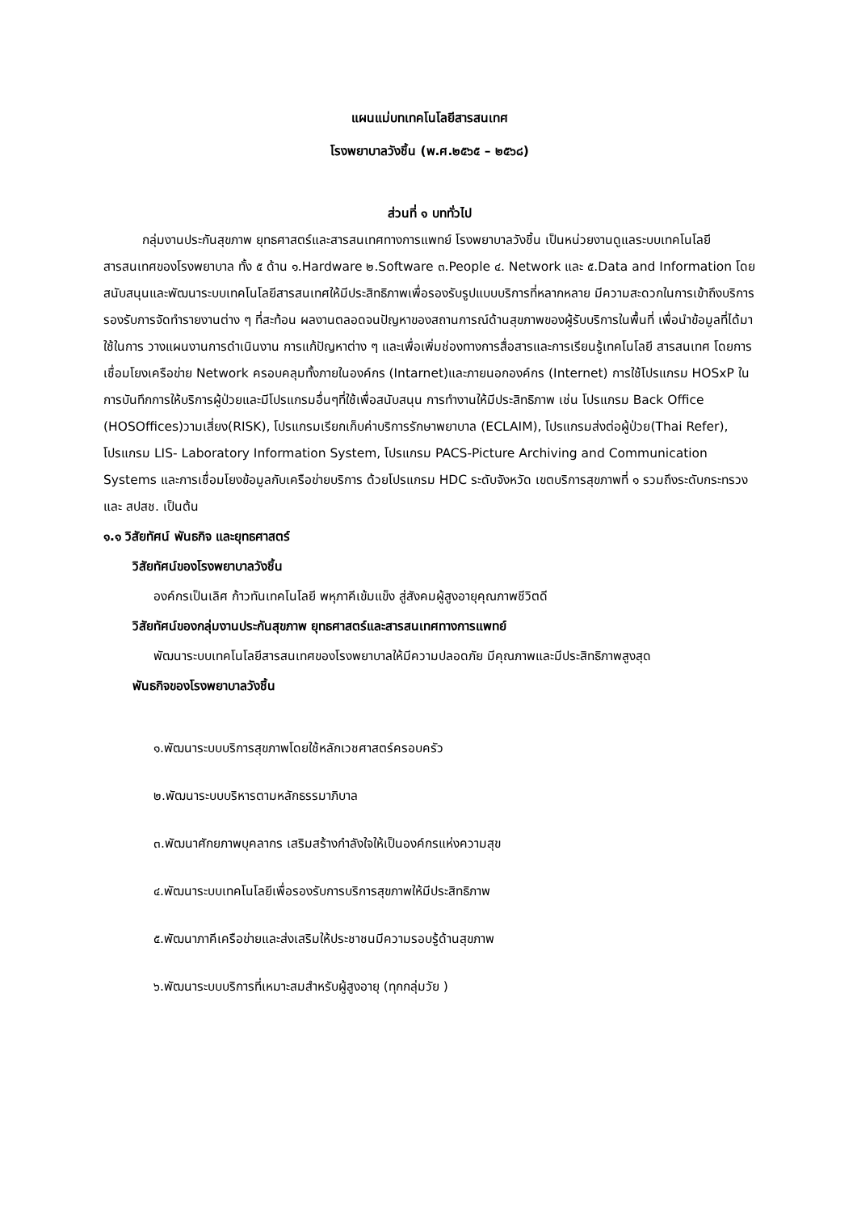แผนแม่บทเทคโนโลยีสารสนเทศ
โรงพยาบาลวังชิ้น (พ.ศ.๒๕๖๕ – ๒๕๖๘)
ส่วนที่ ๑ บททั่วไป
กลุ่มงานประกันสุขภาพ ยุทธศาสตร์และสารสนเทศทางการแพทย์ โรงพยาบาลวังชิ้น เป็นหน่วยงานดูแลระบบเทคโนโลยีสารสนเทศของโรงพยาบาล ทั้ง ๕ ด้าน ๑.Hardware ๒.Software ๓.People ๔. Network และ ๕.Data and Information โดยสนับสนุนและพัฒนาระบบเทคโนโลยีสารสนเทศให้มีประสิทธิภาพเพื่อรองรับรูปแบบบริการที่หลากหลาย มีความสะดวกในการเข้าถึงบริการ รองรับการจัดทำรายงานต่าง ๆ ที่สะท้อน ผลงานตลอดจนปัญหาของสถานการณ์ด้านสุขภาพของผู้รับบริการในพื้นที่ เพื่อนำข้อมูลที่ได้มาใช้ในการ วางแผนงานการดำเนินงาน การแก้ปัญหาต่าง ๆ และเพื่อเพิ่มช่องทางการสื่อสารและการเรียนรู้เทคโนโลยี สารสนเทศ โดยการเชื่อมโยงเครือข่าย Network ครอบคลุมทั้งภายในองค์กร (Intarnet)และภายนอกองค์กร (Internet) การใช้โปรแกรม HOSxP ในการบันทึกการให้บริการผู้ป่วยและมีโปรแกรมอื่นๆที่ใช้เพื่อสนับสนุน การทำงานให้มีประสิทธิภาพ เช่น โปรแกรม Back Office (HOSOffices)วามเสี่ยง(RISK), โปรแกรมเรียกเก็บค่าบริการรักษาพยาบาล (ECLAIM), โปรแกรมส่งต่อผู้ป่วย(Thai Refer), โปรแกรม LIS- Laboratory Information System, โปรแกรม PACS-Picture Archiving and Communication Systems และการเชื่อมโยงข้อมูลกับเครือข่ายบริการ ด้วยโปรแกรม HDC ระดับจังหวัด เขตบริการสุขภาพที่ ๑ รวมถึงระดับกระทรวงและ สปสช. เป็นต้น
๑.๑ วิสัยทัศน์ พันธกิจ และยุทธศาสตร์
วิสัยทัศน์ของโรงพยาบาลวังชิ้น
องค์กรเป็นเลิศ ก้าวทันเทคโนโลยี พหุภาคีเข้มแข็ง สู่สังคมผู้สูงอายุคุณภาพชีวิตดี
วิสัยทัศน์ของกลุ่มงานประกันสุขภาพ ยุทธศาสตร์และสารสนเทศทางการแพทย์
พัฒนาระบบเทคโนโลยีสารสนเทศของโรงพยาบาลให้มีความปลอดภัย มีคุณภาพและมีประสิทธิภาพสูงสุด
พันธกิจของโรงพยาบาลวังชิ้น
๑.พัฒนาระบบบริการสุขภาพโดยใช้หลักเวชศาสตร์ครอบครัว
๒.พัฒนาระบบบริหารตามหลักธรรมาภิบาล
๓.พัฒนาศักยภาพบุคลากร เสริมสร้างกำลังใจให้เป็นองค์กรแห่งความสุข
๔.พัฒนาระบบเทคโนโลยีเพื่อรองรับการบริการสุขภาพให้มีประสิทธิภาพ
๕.พัฒนาภาคีเครือข่ายและส่งเสริมให้ประชาชนมีความรอบรู้ด้านสุขภาพ
๖.พัฒนาระบบบริการที่เหมาะสมสำหรับผู้สูงอายุ (ทุกกลุ่มวัย )